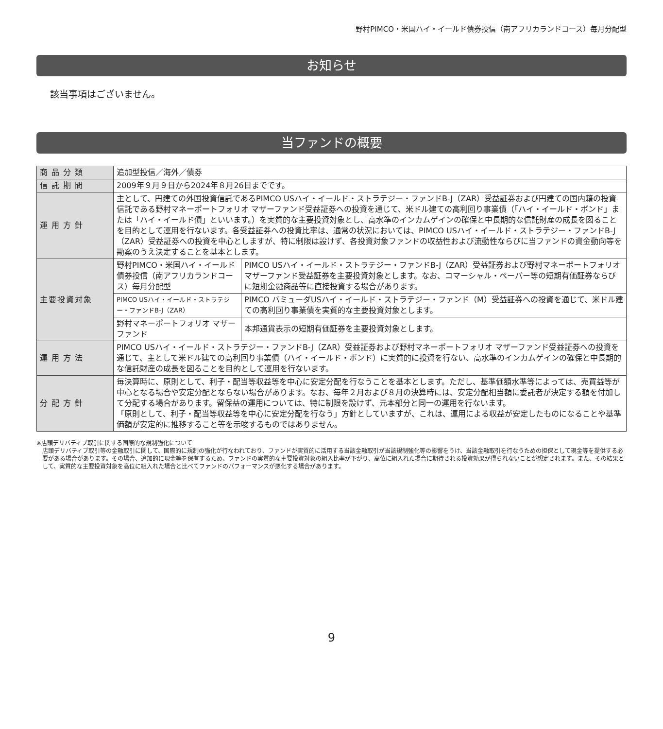野村PIMCO・米国ハイ・イールド債券投信（南アフリカランドコース）毎月分配型
お知らせ
該当事項はございません。
当ファンドの概要
| 商品分類 | 追加型投信／海外／債券 | |
| 信託期間 | 2009年９月９日から2024年８月26日までです。 | |
| 運用方針 | 主として、円建ての外国投資信託であるPIMCO USハイ・イールド・ストラテジー・ファンドB-J（ZAR）受益証券および円建ての国内籍の投資信託である野村マネーポートフォリオ マザーファンド受益証券への投資を通じて、米ドル建ての高利回り事業債（「ハイ・イールド・ボンド」または「ハイ・イールド債」といいます。）を実質的な主要投資対象とし、高水準のインカムゲインの確保と中長期的な信託財産の成長を図ることを目的として運用を行ないます。各受益証券への投資比率は、通常の状況においては、PIMCO USハイ・イールド・ストラテジー・ファンドB-J（ZAR）受益証券への投資を中心としますが、特に制限は設けず、各投資対象ファンドの収益性および流動性ならびに当ファンドの資金動向等を勘案のうえ決定することを基本とします。 | |
| 主要投資対象 | 野村PIMCO・米国ハイ・イールド債券投信（南アフリカランドコース）毎月分配型 | PIMCO USハイ・イールド・ストラテジー・ファンドB-J（ZAR）受益証券および野村マネーポートフォリオ マザーファンド受益証券を主要投資対象とします。なお、コマーシャル・ペーパー等の短期有価証券ならびに短期金融商品等に直接投資する場合があります。 |
| | PIMCO USハイ・イールド・ストラテジー・ファンドB-J（ZAR） | PIMCO バミューダUSハイ・イールド・ストラテジー・ファンド（M）受益証券への投資を通じて、米ドル建ての高利回り事業債を実質的な主要投資対象とします。 |
| | 野村マネーポートフォリオ マザーファンド | 本邦通貨表示の短期有価証券を主要投資対象とします。 |
| 運用方法 | PIMCO USハイ・イールド・ストラテジー・ファンドB-J（ZAR）受益証券および野村マネーポートフォリオ マザーファンド受益証券への投資を通じて、主として米ドル建ての高利回り事業債（ハイ・イールド・ボンド）に実質的に投資を行ない、高水準のインカムゲインの確保と中長期的な信託財産の成長を図ることを目的として運用を行ないます。 | |
| 分配方針 | 毎決算時に、原則として、利子・配当等収益等を中心に安定分配を行なうことを基本とします。ただし、基準価額水準等によっては、売買益等が中心となる場合や安定分配とならない場合があります。なお、毎年２月および８月の決算時には、安定分配相当額に委託者が決定する額を付加して分配する場合があります。留保益の運用については、特に制限を設けず、元本部分と同一の運用を行ないます。 「原則として、利子・配当等収益等を中心に安定分配を行なう」方針としていますが、これは、運用による収益が安定したものになることや基準価額が安定的に推移すること等を示唆するものではありません。 | |
※店頭デリバティブ取引に関する国際的な規制強化について
店頭デリバティブ取引等の金融取引に関して、国際的に規制の強化が行なわれており、ファンドが実質的に活用する当該金融取引が当該規制強化等の影響をうけ、当該金融取引を行なうための担保として現金等を提供する必要がある場合があります。その場合、追加的に現金等を保有するため、ファンドの実質的な主要投資対象の組入比率が下がり、高位に組入れた場合に期待される投資効果が得られないことが想定されます。また、その結果として、実質的な主要投資対象を高位に組入れた場合と比べてファンドのパフォーマンスが悪化する場合があります。
9